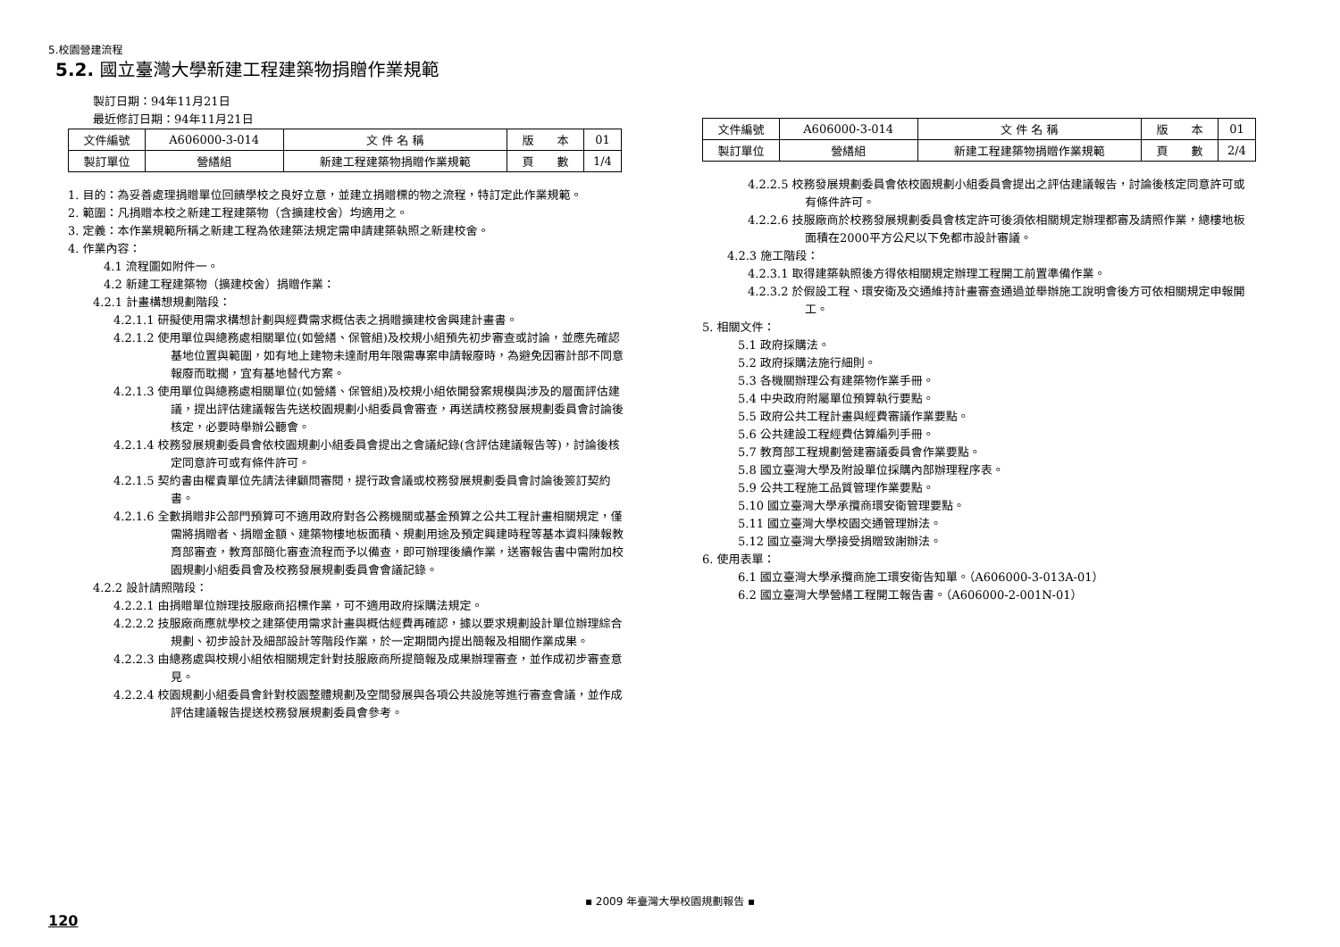5.校園營建流程
5.2. 國立臺灣大學新建工程建築物捐贈作業規範
製訂日期：94年11月21日
最近修訂日期：94年11月21日
| 文件編號 | A606000-3-014 | 文 件 名 稱 | 版 本 | 01 |
| 製訂單位 | 營繕組 | 新建工程建築物捐贈作業規範 | 頁 數 | 1/4 |
1. 目的：為妥善處理捐贈單位回饋學校之良好立意，並建立捐贈標的物之流程，特訂定此作業規範。
2. 範圍：凡捐贈本校之新建工程建築物（含擴建校舍）均適用之。
3. 定義：本作業規範所稱之新建工程為依建築法規定需申請建築執照之新建校舍。
4. 作業內容：
4.1 流程圖如附件一。
4.2 新建工程建築物（擴建校舍）捐贈作業：
4.2.1 計畫構想規劃階段：
4.2.1.1 研擬使用需求構想計劃與經費需求概估表之捐贈擴建校舍興建計畫書。
4.2.1.2 使用單位與總務處相關單位(如營繕、保管組)及校規小組預先初步審查或討論，並應先確認基地位置與範圍，如有地上建物未達耐用年限需專案申請報廢時，為避免因審計部不同意報廢而耽擱，宜有基地替代方案。
4.2.1.3 使用單位與總務處相關單位(如營繕、保管組)及校規小組依開發案規模與涉及的層面評估建議，提出評估建議報告先送校園規劃小組委員會審查，再送請校務發展規劃委員會討論後核定，必要時舉辦公聽會。
4.2.1.4 校務發展規劃委員會依校園規劃小組委員會提出之會議紀錄(含評估建議報告等)，討論後核定同意許可或有條件許可。
4.2.1.5 契約書由權責單位先請法律顧問審閱，提行政會議或校務發展規劃委員會討論後簽訂契約書。
4.2.1.6 全數捐贈非公部門預算可不適用政府對各公務機關或基金預算之公共工程計畫相關規定，僅需將捐贈者、捐贈金額、建築物樓地板面積、規劃用途及預定興建時程等基本資料陳報教育部審查，教育部簡化審查流程而予以備查，即可辦理後續作業，送審報告書中需附加校園規劃小組委員會及校務發展規劃委員會會議記錄。
4.2.2 設計請照階段：
4.2.2.1 由捐贈單位辦理技服廠商招標作業，可不適用政府採購法規定。
4.2.2.2 技服廠商應就學校之建築使用需求計畫與概估經費再確認，據以要求規劃設計單位辦理綜合規劃、初步設計及細部設計等階段作業，於一定期間內提出簡報及相關作業成果。
4.2.2.3 由總務處與校規小組依相關規定針對技服廠商所提簡報及成果辦理審查，並作成初步審查意見。
4.2.2.4 校園規劃小組委員會針對校園整體規劃及空間發展與各項公共設施等進行審查會議，並作成評估建議報告提送校務發展規劃委員會參考。
| 文件編號 | A606000-3-014 | 文 件 名 稱 | 版 本 | 01 |
| 製訂單位 | 營繕組 | 新建工程建築物捐贈作業規範 | 頁 數 | 2/4 |
4.2.2.5 校務發展規劃委員會依校園規劃小組委員會提出之評估建議報告，討論後核定同意許可或有條件許可。
4.2.2.6 技服廠商於校務發展規劃委員會核定許可後須依相關規定辦理都審及請照作業，總樓地板面積在2000平方公尺以下免都市設計審議。
4.2.3 施工階段：
4.2.3.1 取得建築執照後方得依相關規定辦理工程開工前置準備作業。
4.2.3.2 於假設工程、環安衛及交通維持計畫審查通過並舉辦施工說明會後方可依相關規定申報開工。
5. 相關文件：
5.1 政府採購法。
5.2 政府採購法施行細則。
5.3 各機關辦理公有建築物作業手冊。
5.4 中央政府附屬單位預算執行要點。
5.5 政府公共工程計畫與經費審議作業要點。
5.6 公共建設工程經費估算編列手冊。
5.7 教育部工程規劃營建審議委員會作業要點。
5.8 國立臺灣大學及附設單位採購內部辦理程序表。
5.9 公共工程施工品質管理作業要點。
5.10 國立臺灣大學承攬商環安衛管理要點。
5.11 國立臺灣大學校園交通管理辦法。
5.12 國立臺灣大學接受捐贈致謝辦法。
6. 使用表單：
6.1 國立臺灣大學承攬商施工環安衛告知單。（A606000-3-013A-01）
6.2 國立臺灣大學營繕工程開工報告書。（A606000-2-001N-01）
▪ 2009 年臺灣大學校園規劃報告 ▪
120